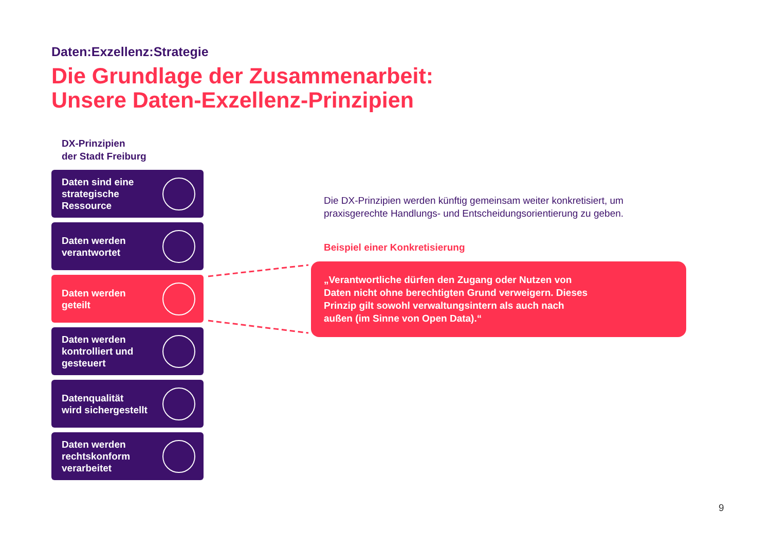Daten:Exzellenz:Strategie
Die Grundlage der Zusammenarbeit:
Unsere Daten-Exzellenz-Prinzipien
DX-Prinzipien
der Stadt Freiburg
Daten sind eine
strategische
Ressource
Daten werden
verantwortet
Daten werden
geteilt
Daten werden
kontrolliert und
gesteuert
Datenqualität
wird sichergestellt
Daten werden
rechtskonform
verarbeitet
Die DX-Prinzipien werden künftig gemeinsam weiter konkretisiert, um praxisgerechte Handlungs- und Entscheidungsorientierung zu geben.
Beispiel einer Konkretisierung
„Verantwortliche dürfen den Zugang oder Nutzen von Daten nicht ohne berechtigten Grund verweigern. Dieses Prinzip gilt sowohl verwaltungsintern als auch nach außen (im Sinne von Open Data).“
9